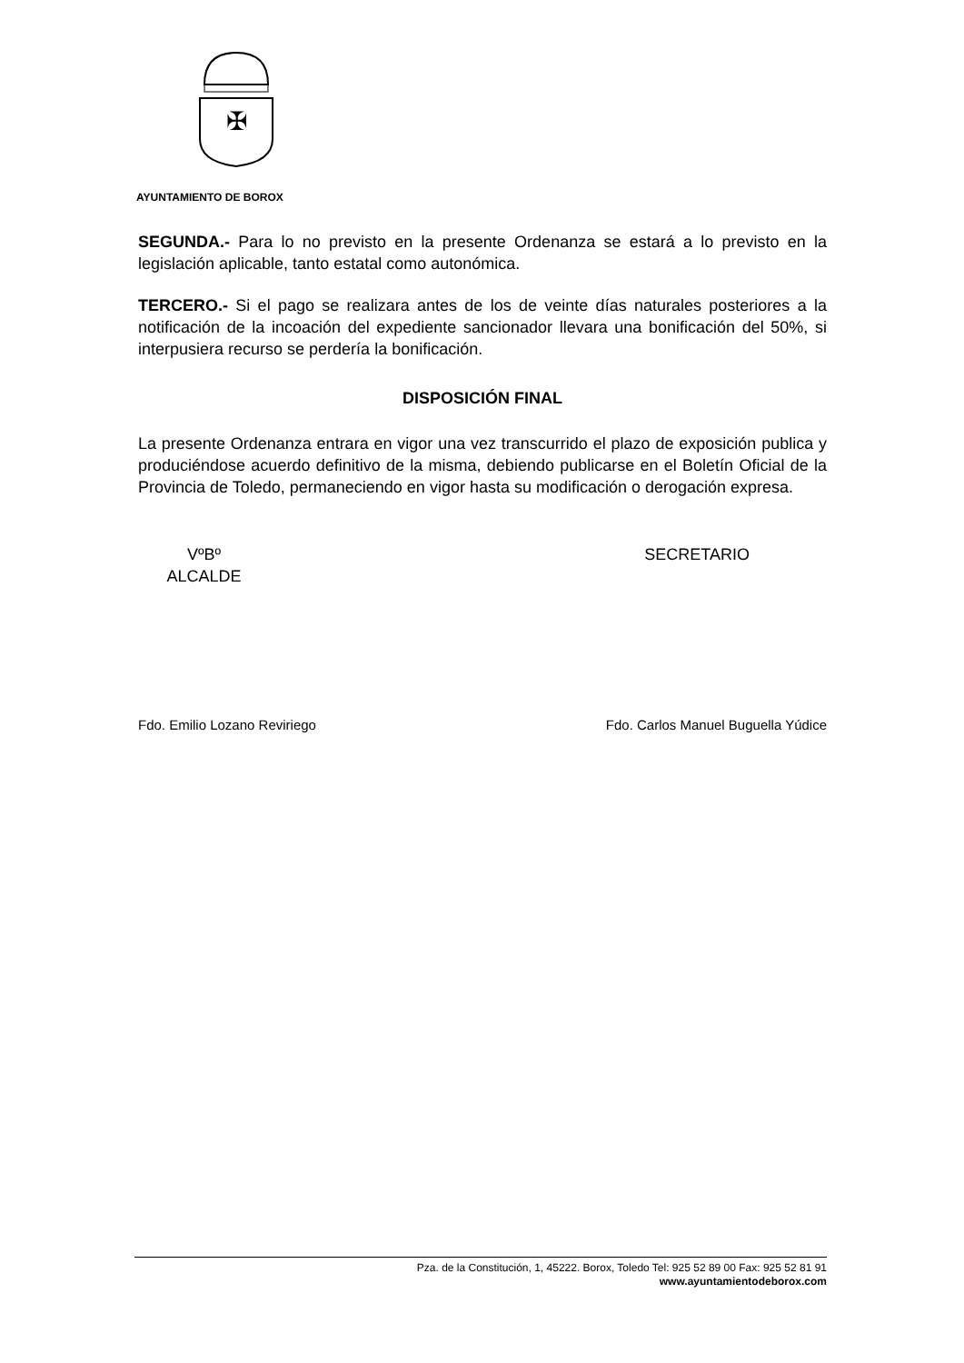✠
AYUNTAMIENTO DE BOROX
SEGUNDA.- Para lo no previsto en la presente Ordenanza se estará a lo previsto en la legislación aplicable, tanto estatal como autonómica.
TERCERO.- Si el pago se realizara antes de los de veinte días naturales posteriores a la notificación de la incoación del expediente sancionador llevara una bonificación del 50%, si interpusiera recurso se perdería la bonificación.
DISPOSICIÓN FINAL
La presente Ordenanza entrara en vigor una vez transcurrido el plazo de exposición publica y produciéndose acuerdo definitivo de la misma, debiendo publicarse en el Boletín Oficial de la Provincia de Toledo, permaneciendo en vigor hasta su modificación o derogación expresa.
VºBº
ALCALDE
SECRETARIO
Fdo. Emilio Lozano Reviriego Fdo. Carlos Manuel Buguella Yúdice
Pza. de la Constitución, 1, 45222. Borox, Toledo Tel: 925 52 89 00 Fax: 925 52 81 91
www.ayuntamientodeborox.com